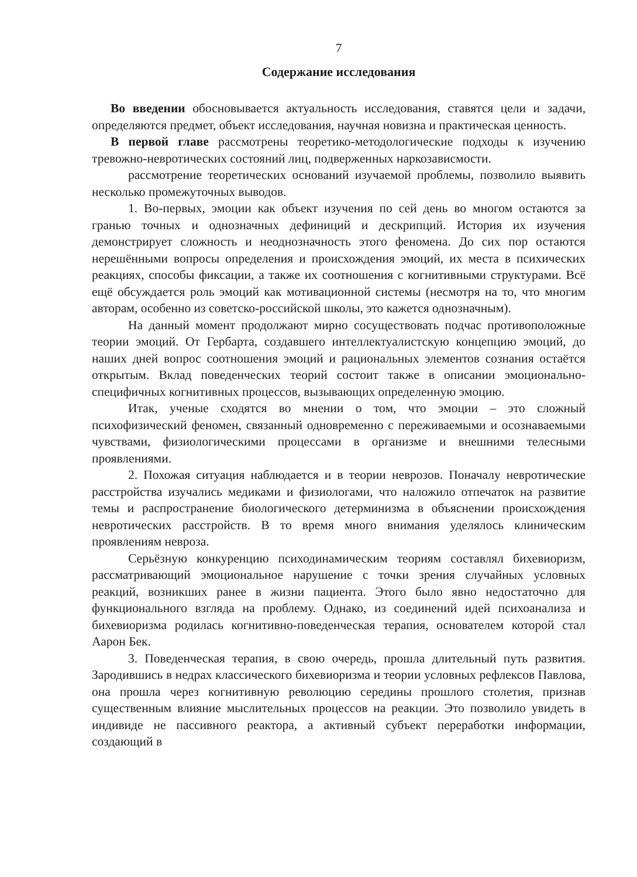7
Содержание исследования
Во введении обосновывается актуальность исследования, ставятся цели и задачи, определяются предмет, объект исследования, научная новизна и практическая ценность.
В первой главе рассмотрены теоретико-методологические подходы к изучению тревожно-невротических состояний лиц, подверженных наркозависмости.
рассмотрение теоретических оснований изучаемой проблемы, позволило выявить несколько промежуточных выводов.
1. Во-первых, эмоции как объект изучения по сей день во многом остаются за гранью точных и однозначных дефиниций и дескрипций. История их изучения демонстрирует сложность и неоднозначность этого феномена. До сих пор остаются нерешёнными вопросы определения и происхождения эмоций, их места в психических реакциях, способы фиксации, а также их соотношения с когнитивными структурами. Всё ещё обсуждается роль эмоций как мотивационной системы (несмотря на то, что многим авторам, особенно из советско-российской школы, это кажется однозначным).
На данный момент продолжают мирно сосуществовать подчас противоположные теории эмоций. От Гербарта, создавшего интеллектуалистскую концепцию эмоций, до наших дней вопрос соотношения эмоций и рациональных элементов сознания остаётся открытым. Вклад поведенческих теорий состоит также в описании эмоционально-специфичных когнитивных процессов, вызывающих определенную эмоцию.
Итак, ученые сходятся во мнении о том, что эмоции – это сложный психофизический феномен, связанный одновременно с переживаемыми и осознаваемыми чувствами, физиологическими процессами в организме и внешними телесными проявлениями.
2. Похожая ситуация наблюдается и в теории неврозов. Поначалу невротические расстройства изучались медиками и физиологами, что наложило отпечаток на развитие темы и распространение биологического детерминизма в объяснении происхождения невротических расстройств. В то время много внимания уделялось клиническим проявлениям невроза.
Серьёзную конкуренцию психодинамическим теориям составлял бихевиоризм, рассматривающий эмоциональное нарушение с точки зрения случайных условных реакций, возникших ранее в жизни пациента. Этого было явно недостаточно для функционального взгляда на проблему. Однако, из соединений идей психоанализа и бихевиоризма родилась когнитивно-поведенческая терапия, основателем которой стал Аарон Бек.
3. Поведенческая терапия, в свою очередь, прошла длительный путь развития. Зародившись в недрах классического бихевиоризма и теории условных рефлексов Павлова, она прошла через когнитивную революцию середины прошлого столетия, признав существенным влияние мыслительных процессов на реакции. Это позволило увидеть в индивиде не пассивного реактора, а активный субъект переработки информации, создающий в